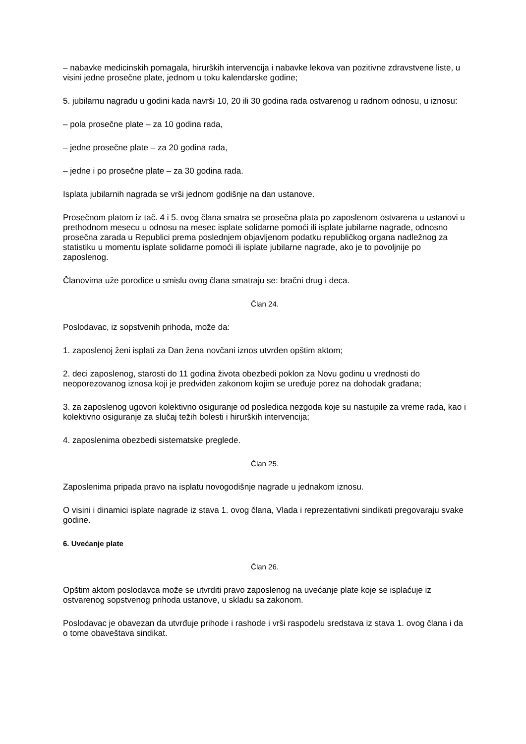– nabavke medicinskih pomagala, hirurških intervencija i nabavke lekova van pozitivne zdravstvene liste, u visini jedne prosečne plate, jednom u toku kalendarske godine;
5. jubilarnu nagradu u godini kada navrši 10, 20 ili 30 godina rada ostvarenog u radnom odnosu, u iznosu:
– pola prosečne plate – za 10 godina rada,
– jedne prosečne plate – za 20 godina rada,
– jedne i po prosečne plate – za 30 godina rada.
Isplata jubilarnih nagrada se vrši jednom godišnje na dan ustanove.
Prosečnom platom iz tač. 4 i 5. ovog člana smatra se prosečna plata po zaposlenom ostvarena u ustanovi u prethodnom mesecu u odnosu na mesec isplate solidarne pomoći ili isplate jubilarne nagrade, odnosno prosečna zarada u Republici prema poslednjem objavljenom podatku republičkog organa nadležnog za statistiku u momentu isplate solidarne pomoći ili isplate jubilarne nagrade, ako je to povoljnije po zaposlenog.
Članovima uže porodice u smislu ovog člana smatraju se: bračni drug i deca.
Član 24.
Poslodavac, iz sopstvenih prihoda, može da:
1. zaposlenoj ženi isplati za Dan žena novčani iznos utvrđen opštim aktom;
2. deci zaposlenog, starosti do 11 godina života obezbedi poklon za Novu godinu u vrednosti do neoporezovanog iznosa koji je predviđen zakonom kojim se uređuje porez na dohodak građana;
3. za zaposlenog ugovori kolektivno osiguranje od posledica nezgoda koje su nastupile za vreme rada, kao i kolektivno osiguranje za slučaj težih bolesti i hirurških intervencija;
4. zaposlenima obezbedi sistematske preglede.
Član 25.
Zaposlenima pripada pravo na isplatu novogodišnje nagrade u jednakom iznosu.
O visini i dinamici isplate nagrade iz stava 1. ovog člana, Vlada i reprezentativni sindikati pregovaraju svake godine.
6. Uvećanje plate
Član 26.
Opštim aktom poslodavca može se utvrditi pravo zaposlenog na uvećanje plate koje se isplaćuje iz ostvarenog sopstvenog prihoda ustanove, u skladu sa zakonom.
Poslodavac je obavezan da utvrđuje prihode i rashode i vrši raspodelu sredstava iz stava 1. ovog člana i da o tome obaveštava sindikat.